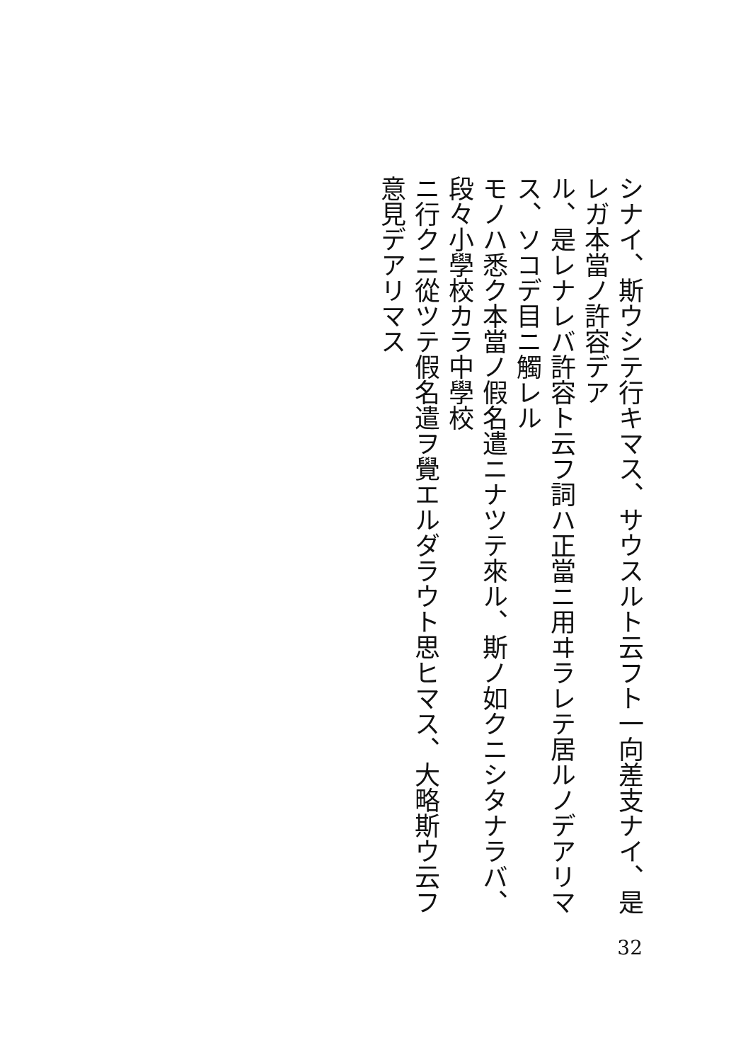シナイ、斯ウシテ行キマス、サウスルト云フト一向差支ナイ、是レガ本當ノ許容デア
ル、是レナレバ許容ト云フ詞ハ正當ニ用ヰラレテ居ルノデアリマス、ソコデ目ニ觸レル
モノハ悉ク本當ノ假名遣ニナツテ來ル、斯ノ如クニシタナラバ、段々小學校カラ中學校
ニ行クニ從ツテ假名遣ヲ覺エルダラウト思ヒマス、大略斯ウ云フ意見デアリマス
32